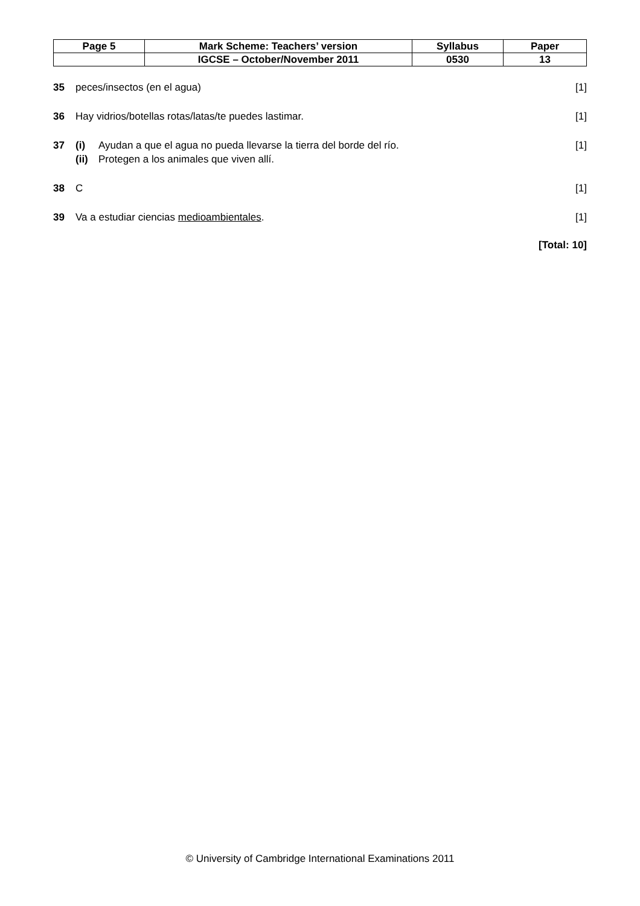| Page 5 | Mark Scheme: Teachers’ version | Syllabus | Paper |
| | IGCSE – October/November 2011 | 0530 | 13 |
35 peces/insectos (en el agua) [1]
36 Hay vidrios/botellas rotas/latas/te puedes lastimar.
[1]
37 (i) Ayudan a que el agua no pueda llevarse la tierra del borde del río.
(ii) Protegen a los animales que viven allí.
[1]
38 C [1]
39 Va a estudiar ciencias medioambientales.
[1]
[Total: 10]
© University of Cambridge International Examinations 2011